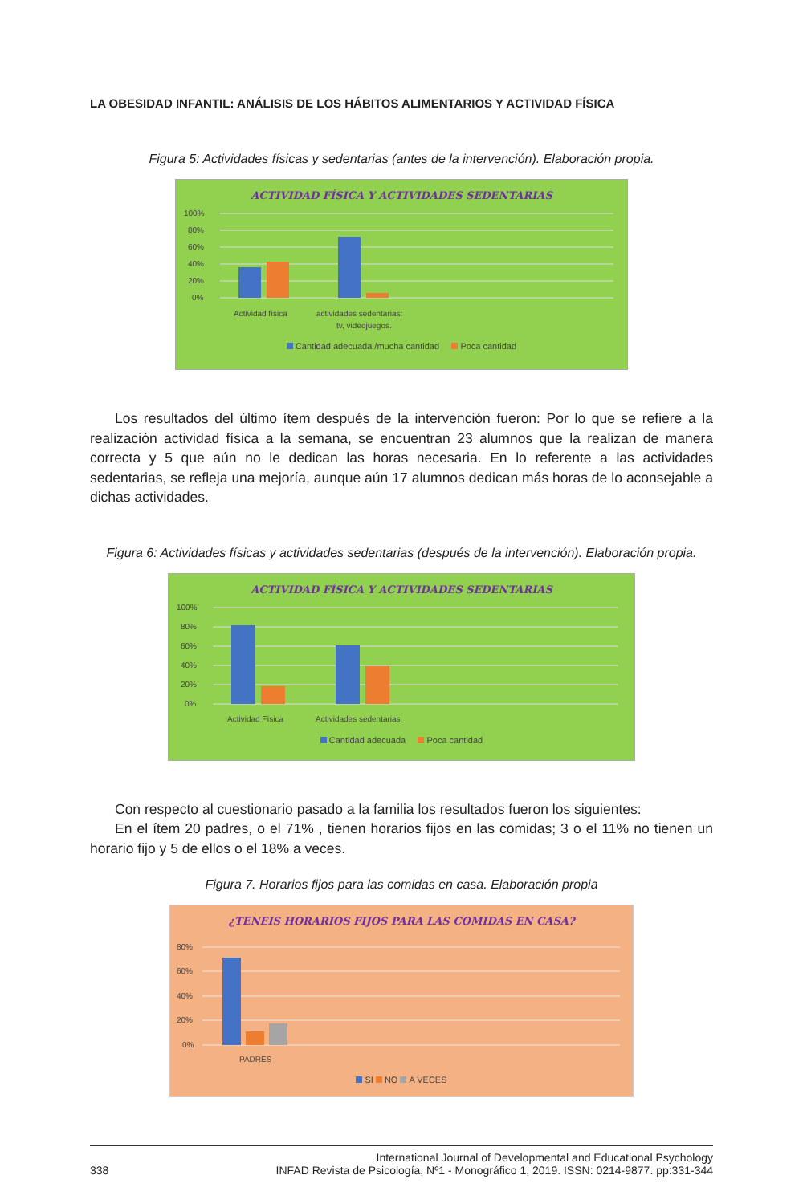LA OBESIDAD INFANTIL: ANÁLISIS DE LOS HÁBITOS ALIMENTARIOS Y ACTIVIDAD FÍSICA
Figura 5: Actividades físicas y sedentarias (antes de la intervención). Elaboración propia.
ACTIVIDAD FÍSICA Y ACTIVIDADES SEDENTARIAS
100%
80%
60%
40%
20%
0%
Actividad física
actividades sedentarias:
tv, videojuegos.
Cantidad adecuada /mucha cantidad Poca cantidad
Los resultados del último ítem después de la intervención fueron: Por lo que se refiere a la realización actividad física a la semana, se encuentran 23 alumnos que la realizan de manera correcta y 5 que aún no le dedican las horas necesaria. En lo referente a las actividades sedentarias, se refleja una mejoría, aunque aún 17 alumnos dedican más horas de lo aconsejable a dichas actividades.
Figura 6: Actividades físicas y actividades sedentarias (después de la intervención). Elaboración propia.
ACTIVIDAD FÍSICA Y ACTIVIDADES SEDENTARIAS
100%
80%
60%
40%
20%
0%
Actividad Física
Actividades sedentarias
Cantidad adecuada Poca cantidad
Con respecto al cuestionario pasado a la familia los resultados fueron los siguientes:
En el ítem 20 padres, o el 71% , tienen horarios fijos en las comidas; 3 o el 11% no tienen un horario fijo y 5 de ellos o el 18% a veces.
Figura 7. Horarios fijos para las comidas en casa. Elaboración propia
¿TENEIS HORARIOS FIJOS PARA LAS COMIDAS EN CASA?
80%
60%
40%
20%
0%
PADRES
SI NO A VECES
338 International Journal of Developmental and Educational Psychology
INFAD Revista de Psicología, Nº1 - Monográfico 1, 2019. ISSN: 0214-9877. pp:331-344